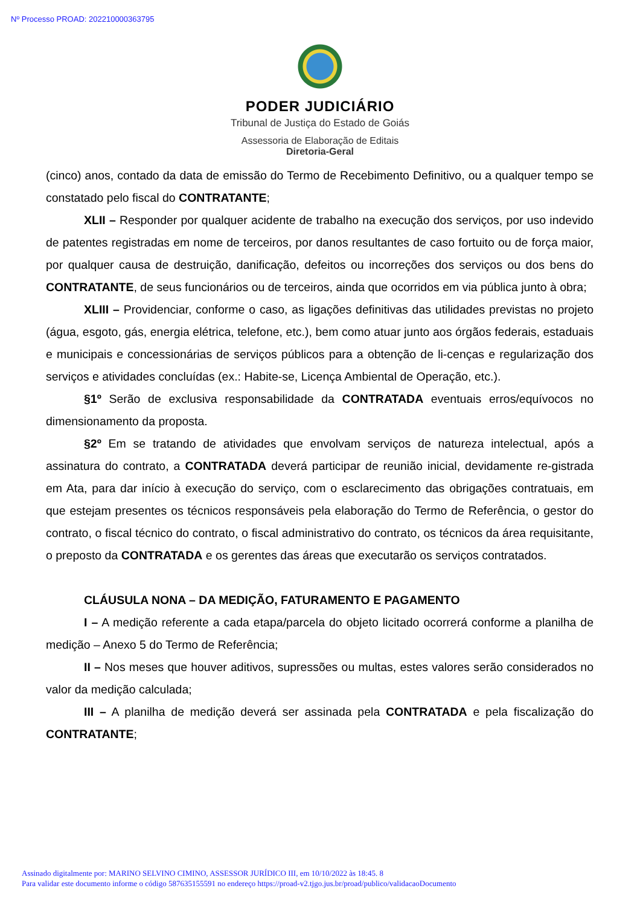Nº Processo PROAD: 202210000363795
PODER JUDICIÁRIO
Tribunal de Justiça do Estado de Goiás
Assessoria de Elaboração de Editais
Diretoria-Geral
(cinco) anos, contado da data de emissão do Termo de Recebimento Definitivo, ou a qualquer tempo se constatado pelo fiscal do CONTRATANTE;
XLII – Responder por qualquer acidente de trabalho na execução dos serviços, por uso indevido de patentes registradas em nome de terceiros, por danos resultantes de caso fortuito ou de força maior, por qualquer causa de destruição, danificação, defeitos ou incorreções dos serviços ou dos bens do CONTRATANTE, de seus funcionários ou de terceiros, ainda que ocorridos em via pública junto à obra;
XLIII – Providenciar, conforme o caso, as ligações definitivas das utilidades previstas no projeto (água, esgoto, gás, energia elétrica, telefone, etc.), bem como atuar junto aos órgãos federais, estaduais e municipais e concessionárias de serviços públicos para a obtenção de li-cenças e regularização dos serviços e atividades concluídas (ex.: Habite-se, Licença Ambiental de Operação, etc.).
§1º Serão de exclusiva responsabilidade da CONTRATADA eventuais erros/equívocos no dimensionamento da proposta.
§2º Em se tratando de atividades que envolvam serviços de natureza intelectual, após a assinatura do contrato, a CONTRATADA deverá participar de reunião inicial, devidamente re-gistrada em Ata, para dar início à execução do serviço, com o esclarecimento das obrigações contratuais, em que estejam presentes os técnicos responsáveis pela elaboração do Termo de Referência, o gestor do contrato, o fiscal técnico do contrato, o fiscal administrativo do contrato, os técnicos da área requisitante, o preposto da CONTRATADA e os gerentes das áreas que executarão os serviços contratados.
CLÁUSULA NONA – DA MEDIÇÃO, FATURAMENTO E PAGAMENTO
I – A medição referente a cada etapa/parcela do objeto licitado ocorrerá conforme a planilha de medição – Anexo 5 do Termo de Referência;
II – Nos meses que houver aditivos, supressões ou multas, estes valores serão considerados no valor da medição calculada;
III – A planilha de medição deverá ser assinada pela CONTRATADA e pela fiscalização do CONTRATANTE;
Assinado digitalmente por: MARINO SELVINO CIMINO, ASSESSOR JURÍDICO III, em 10/10/2022 às 18:45. 8
Para validar este documento informe o código 587635155591 no endereço https://proad-v2.tjgo.jus.br/proad/publico/validacaoDocumento